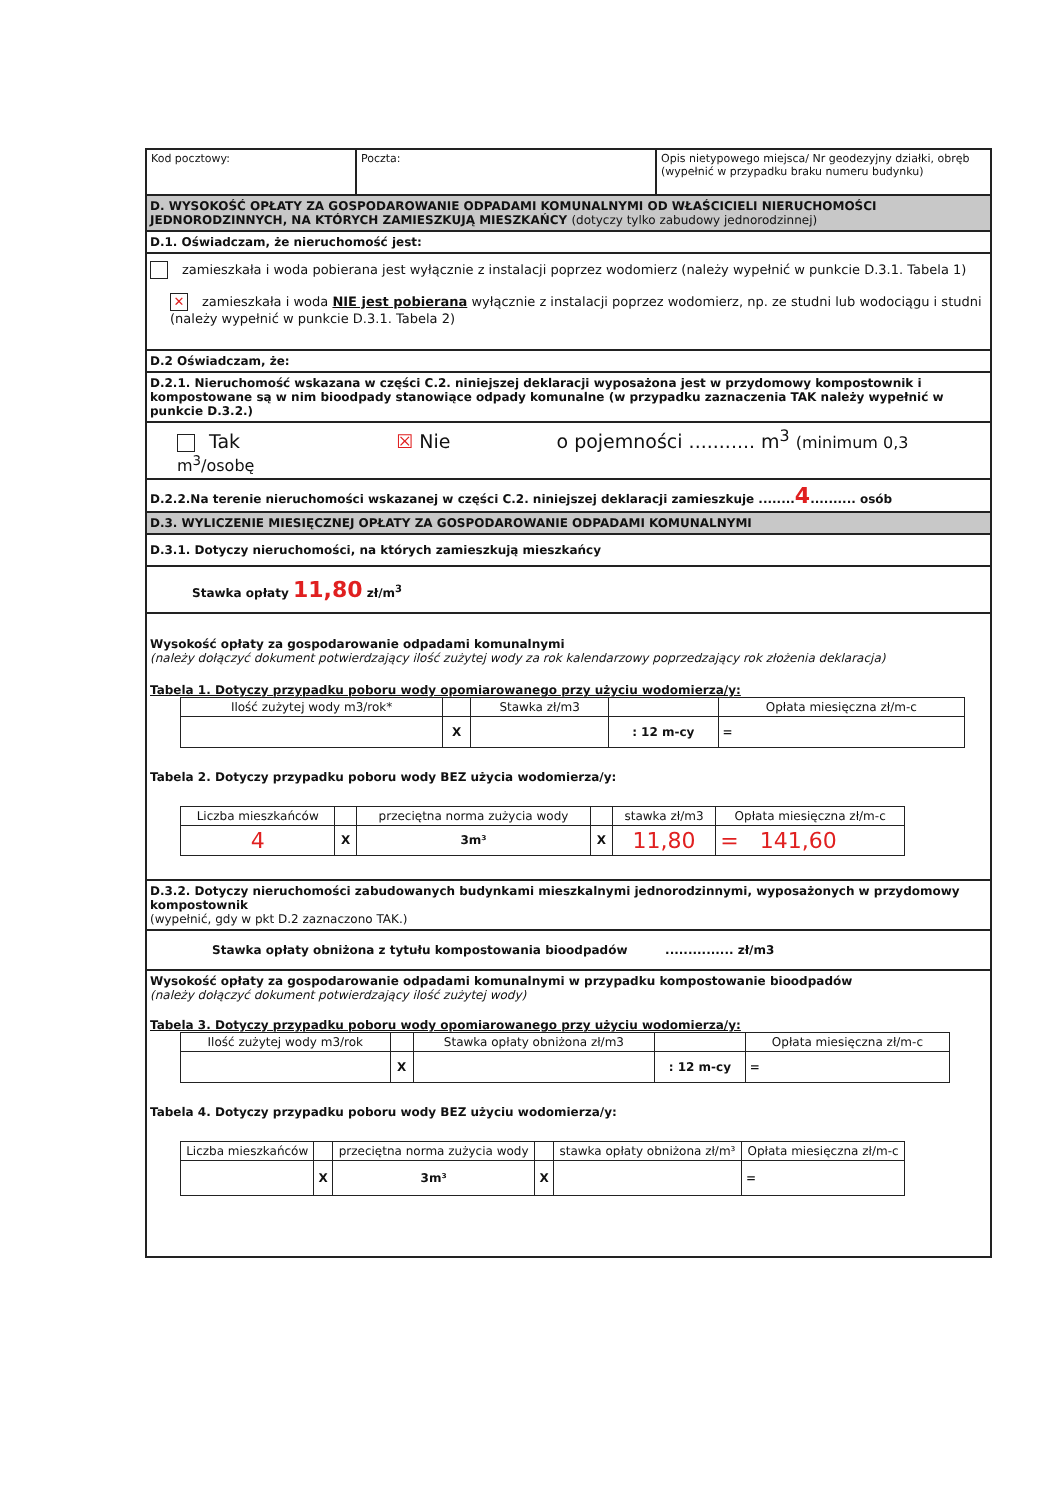| Kod pocztowy: | Poczta: | Opis nietypowego miejsca/ Nr geodezyjny działki, obręb (wypełnić w przypadku braku numeru budynku) |
D. WYSOKOŚĆ OPŁATY ZA GOSPODAROWANIE ODPADAMI KOMUNALNYMI OD WŁAŚCICIELI NIERUCHOMOŚCI JEDNORODZINNYCH, NA KTÓRYCH ZAMIESZKUJĄ MIESZKAŃCY (dotyczy tylko zabudowy jednorodzinnej)
D.1. Oświadczam, że nieruchomość jest:
zamieszkała i woda pobierana jest wyłącznie z instalacji poprzez wodomierz (należy wypełnić w punkcie D.3.1. Tabela 1)
✕ zamieszkała i woda NIE jest pobierana wyłącznie z instalacji poprzez wodomierz, np. ze studni lub wodociągu i studni (należy wypełnić w punkcie D.3.1. Tabela 2)
D.2 Oświadczam, że:
D.2.1. Nieruchomość wskazana w części C.2. niniejszej deklaracji wyposażona jest w przydomowy kompostownik i kompostowane są w nim bioodpady stanowiące odpady komunalne (w przypadku zaznaczenia TAK należy wypełnić w punkcie D.3.2.)
Tak ☒ Nie o pojemności ........... m<sup>3</sup> (minimum 0,3 m<sup>3</sup>/osobę
D.2.2.Na terenie nieruchomości wskazanej w części C.2. niniejszej deklaracji zamieszkuje ........4.......... osób
D.3. WYLICZENIE MIESIĘCZNEJ OPŁATY ZA GOSPODAROWANIE ODPADAMI KOMUNALNYMI
D.3.1. Dotyczy nieruchomości, na których zamieszkują mieszkańcy
Stawka opłaty 11,80 zł/m<sup>3</sup>
Wysokość opłaty za gospodarowanie odpadami komunalnymi
(należy dołączyć dokument potwierdzający ilość zużytej wody za rok kalendarzowy poprzedzający rok złożenia deklaracja)
Tabela 1. Dotyczy przypadku poboru wody opomiarowanego przy użyciu wodomierza/y:
| Ilość zużytej wody m3/rok* | | Stawka zł/m3 | | Opłata miesięczna zł/m-c |
| | X | | : 12 m-cy | = |
Tabela 2. Dotyczy przypadku poboru wody BEZ użycia wodomierza/y:
| Liczba mieszkańców | | przeciętna norma zużycia wody | | stawka zł/m3 | Opłata miesięczna zł/m-c |
| 4 | X | 3m³ | X | 11,80 | = 141,60 |
D.3.2. Dotyczy nieruchomości zabudowanych budynkami mieszkalnymi jednorodzinnymi, wyposażonych w przydomowy kompostownik
(wypełnić, gdy w pkt D.2 zaznaczono TAK.)
Stawka opłaty obniżona z tytułu kompostowania bioodpadów ............... zł/m3
Wysokość opłaty za gospodarowanie odpadami komunalnymi w przypadku kompostowanie bioodpadów
(należy dołączyć dokument potwierdzający ilość zużytej wody)
Tabela 3. Dotyczy przypadku poboru wody opomiarowanego przy użyciu wodomierza/y:
| Ilość zużytej wody m3/rok | | Stawka opłaty obniżona zł/m3 | | Opłata miesięczna zł/m-c |
| | X | | : 12 m-cy | = |
Tabela 4. Dotyczy przypadku poboru wody BEZ użyciu wodomierza/y:
| Liczba mieszkańców | | przeciętna norma zużycia wody | | stawka opłaty obniżona zł/m³ | Opłata miesięczna zł/m-c |
| | X | 3m³ | X | | = |